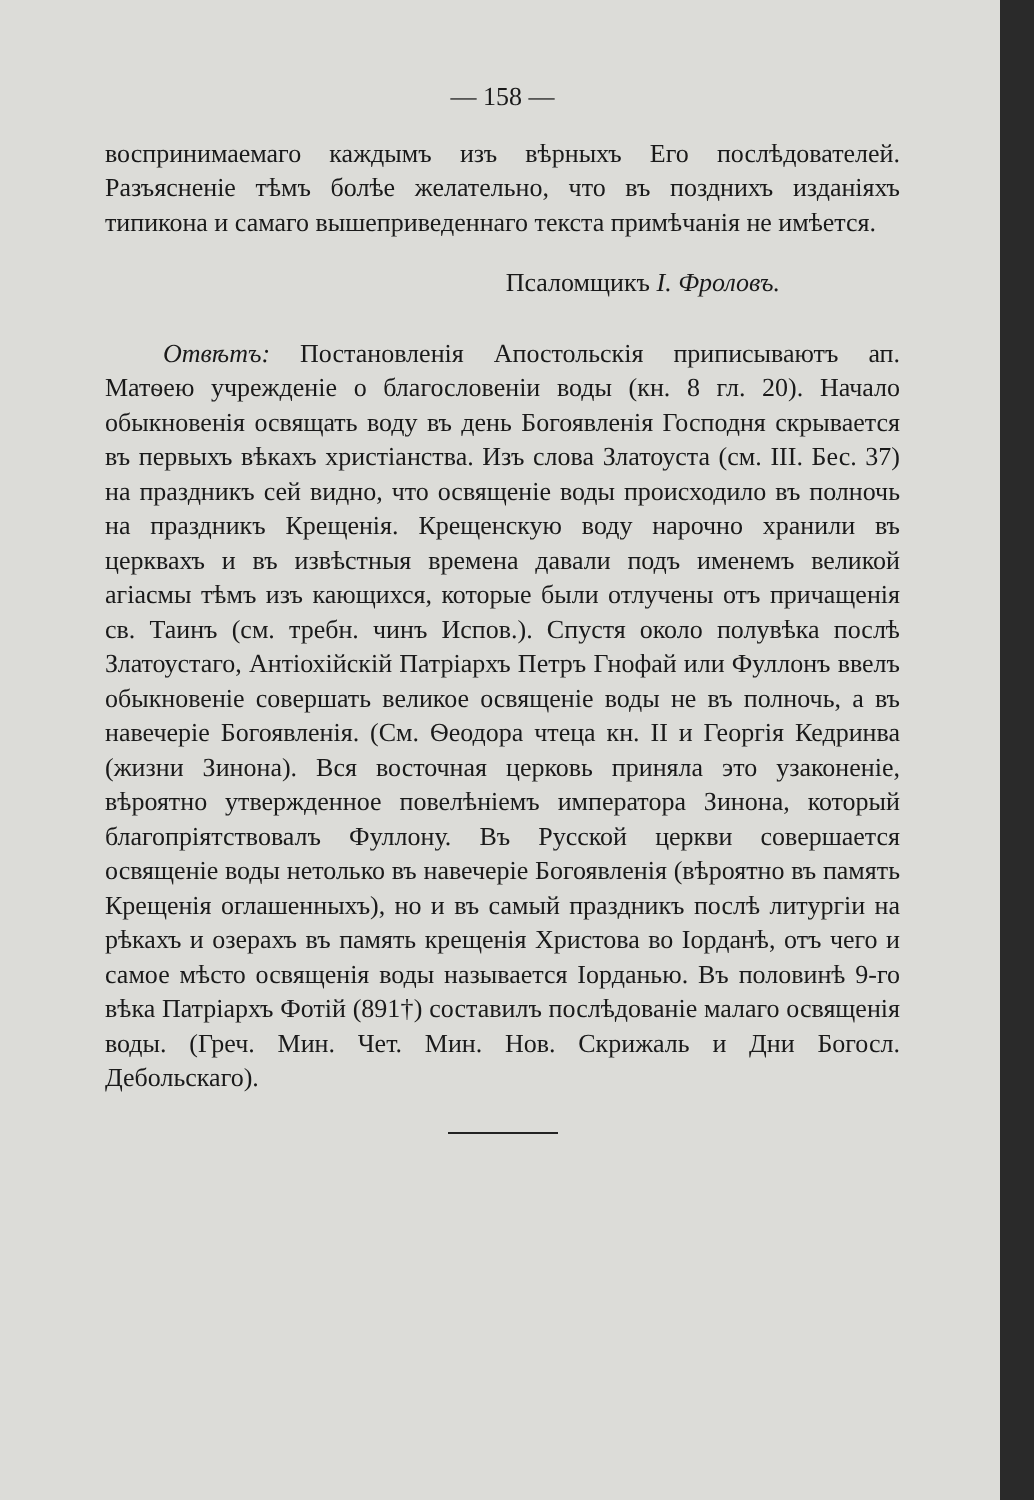— 158 —
воспринимаемаго каждымъ изъ вѣрныхъ Его послѣдователей. Разъясненіе тѣмъ болѣе желательно, что въ позднихъ изданіяхъ типикона и самаго вышеприведеннаго текста примѣчанія не имѣется.
Псаломщикъ І. Фроловъ.
Отвѣтъ: Постановленія Апостольскія приписываютъ ап. Матѳею учрежденіе о благословеніи воды (кн. 8 гл. 20). Начало обыкновенія освящать воду въ день Богоявленія Господня скрывается въ первыхъ вѣкахъ христіанства. Изъ слова Златоуста (см. III. Бес. 37) на праздникъ сей видно, что освященіе воды происходило въ полночь на праздникъ Крещенія. Крещенскую воду нарочно хранили въ церквахъ и въ извѣстныя времена давали подъ именемъ великой агіасмы тѣмъ изъ кающихся, которые были отлучены отъ причащенія св. Таинъ (см. требн. чинъ Испов.). Спустя около полувѣка послѣ Златоустаго, Антіохійскій Патріархъ Петръ Гнофай или Фуллонъ ввелъ обыкновеніе совершать великое освященіе воды не въ полночь, а въ навечеріе Богоявленія. (См. Ѳеодора чтеца кн. II и Георгія Кедринва (жизни Зинона). Вся восточная церковь приняла это узаконеніе, вѣроятно утвержденное повелѣніемъ императора Зинона, который благопріятствовалъ Фуллону. Въ Русской церкви совершается освященіе воды нетолько въ навечеріе Богоявленія (вѣроятно въ память Крещенія оглашенныхъ), но и въ самый праздникъ послѣ литургіи на рѣкахъ и озерахъ въ память крещенія Христова во Іорданѣ, отъ чего и самое мѣсто освященія воды называется Іорданью. Въ половинѣ 9-го вѣка Патріархъ Фотій (891†) составилъ послѣдованіе малаго освященія воды. (Греч. Мин. Чет. Мин. Нов. Скрижаль и Дни Богосл. Дебольскаго).